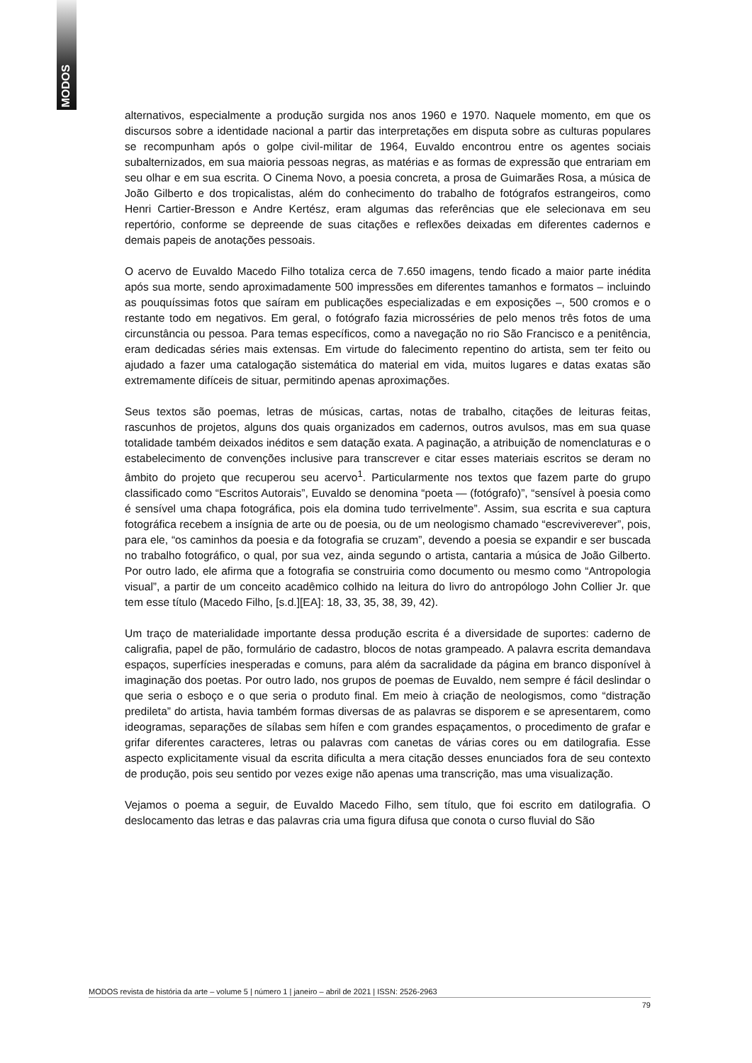MODOS
alternativos, especialmente a produção surgida nos anos 1960 e 1970. Naquele momento, em que os discursos sobre a identidade nacional a partir das interpretações em disputa sobre as culturas populares se recompunham após o golpe civil-militar de 1964, Euvaldo encontrou entre os agentes sociais subalternizados, em sua maioria pessoas negras, as matérias e as formas de expressão que entrariam em seu olhar e em sua escrita. O Cinema Novo, a poesia concreta, a prosa de Guimarães Rosa, a música de João Gilberto e dos tropicalistas, além do conhecimento do trabalho de fotógrafos estrangeiros, como Henri Cartier-Bresson e Andre Kertész, eram algumas das referências que ele selecionava em seu repertório, conforme se depreende de suas citações e reflexões deixadas em diferentes cadernos e demais papeis de anotações pessoais.
O acervo de Euvaldo Macedo Filho totaliza cerca de 7.650 imagens, tendo ficado a maior parte inédita após sua morte, sendo aproximadamente 500 impressões em diferentes tamanhos e formatos – incluindo as pouquíssimas fotos que saíram em publicações especializadas e em exposições –, 500 cromos e o restante todo em negativos. Em geral, o fotógrafo fazia microsséries de pelo menos três fotos de uma circunstância ou pessoa. Para temas específicos, como a navegação no rio São Francisco e a penitência, eram dedicadas séries mais extensas. Em virtude do falecimento repentino do artista, sem ter feito ou ajudado a fazer uma catalogação sistemática do material em vida, muitos lugares e datas exatas são extremamente difíceis de situar, permitindo apenas aproximações.
Seus textos são poemas, letras de músicas, cartas, notas de trabalho, citações de leituras feitas, rascunhos de projetos, alguns dos quais organizados em cadernos, outros avulsos, mas em sua quase totalidade também deixados inéditos e sem datação exata. A paginação, a atribuição de nomenclaturas e o estabelecimento de convenções inclusive para transcrever e citar esses materiais escritos se deram no âmbito do projeto que recuperou seu acervo<sup>1</sup>. Particularmente nos textos que fazem parte do grupo classificado como “Escritos Autorais”, Euvaldo se denomina “poeta — (fotógrafo)”, “sensível à poesia como é sensível uma chapa fotográfica, pois ela domina tudo terrivelmente”. Assim, sua escrita e sua captura fotográfica recebem a insígnia de arte ou de poesia, ou de um neologismo chamado “escreviverever”, pois, para ele, “os caminhos da poesia e da fotografia se cruzam”, devendo a poesia se expandir e ser buscada no trabalho fotográfico, o qual, por sua vez, ainda segundo o artista, cantaria a música de João Gilberto. Por outro lado, ele afirma que a fotografia se construiria como documento ou mesmo como “Antropologia visual”, a partir de um conceito acadêmico colhido na leitura do livro do antropólogo John Collier Jr. que tem esse título (Macedo Filho, [s.d.][EA]: 18, 33, 35, 38, 39, 42).
Um traço de materialidade importante dessa produção escrita é a diversidade de suportes: caderno de caligrafia, papel de pão, formulário de cadastro, blocos de notas grampeado. A palavra escrita demandava espaços, superfícies inesperadas e comuns, para além da sacralidade da página em branco disponível à imaginação dos poetas. Por outro lado, nos grupos de poemas de Euvaldo, nem sempre é fácil deslindar o que seria o esboço e o que seria o produto final. Em meio à criação de neologismos, como “distração predileta” do artista, havia também formas diversas de as palavras se disporem e se apresentarem, como ideogramas, separações de sílabas sem hífen e com grandes espaçamentos, o procedimento de grafar e grifar diferentes caracteres, letras ou palavras com canetas de várias cores ou em datilografia. Esse aspecto explicitamente visual da escrita dificulta a mera citação desses enunciados fora de seu contexto de produção, pois seu sentido por vezes exige não apenas uma transcrição, mas uma visualização.
Vejamos o poema a seguir, de Euvaldo Macedo Filho, sem título, que foi escrito em datilografia. O deslocamento das letras e das palavras cria uma figura difusa que conota o curso fluvial do São
MODOS revista de história da arte – volume 5 | número 1 | janeiro – abril de 2021 | ISSN: 2526-2963
79